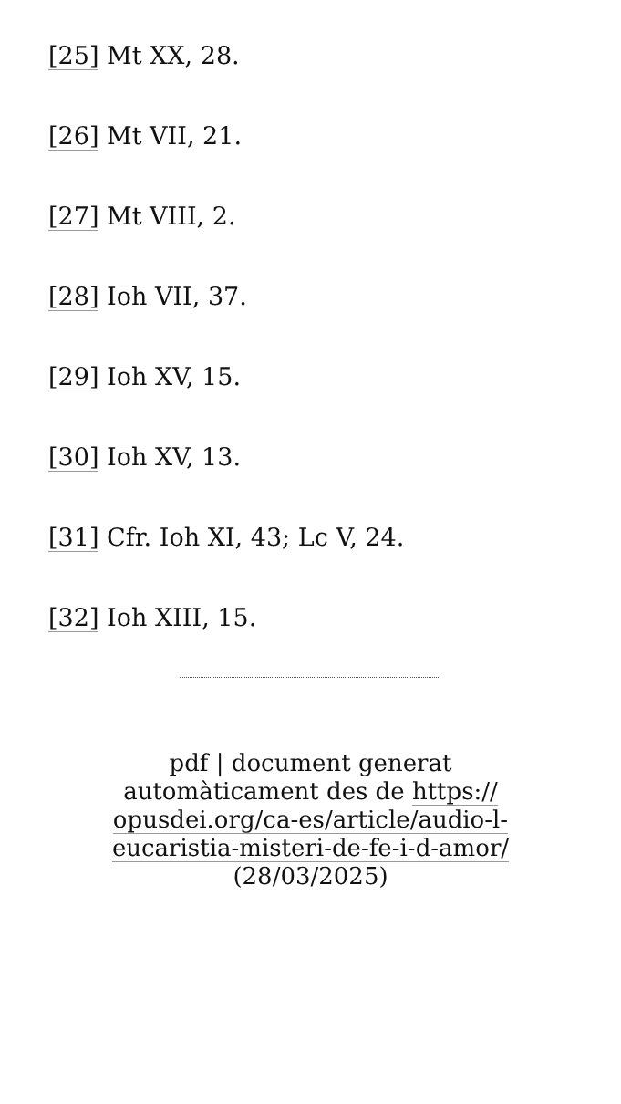[25] Mt XX, 28.
[26] Mt VII, 21.
[27] Mt VIII, 2.
[28] Ioh VII, 37.
[29] Ioh XV, 15.
[30] Ioh XV, 13.
[31] Cfr. Ioh XI, 43; Lc V, 24.
[32] Ioh XIII, 15.
pdf | document generat automàticament des de https://
opusdei.org/ca-es/article/audio-l-
eucaristia-misteri-de-fe-i-d-amor/
(28/03/2025)